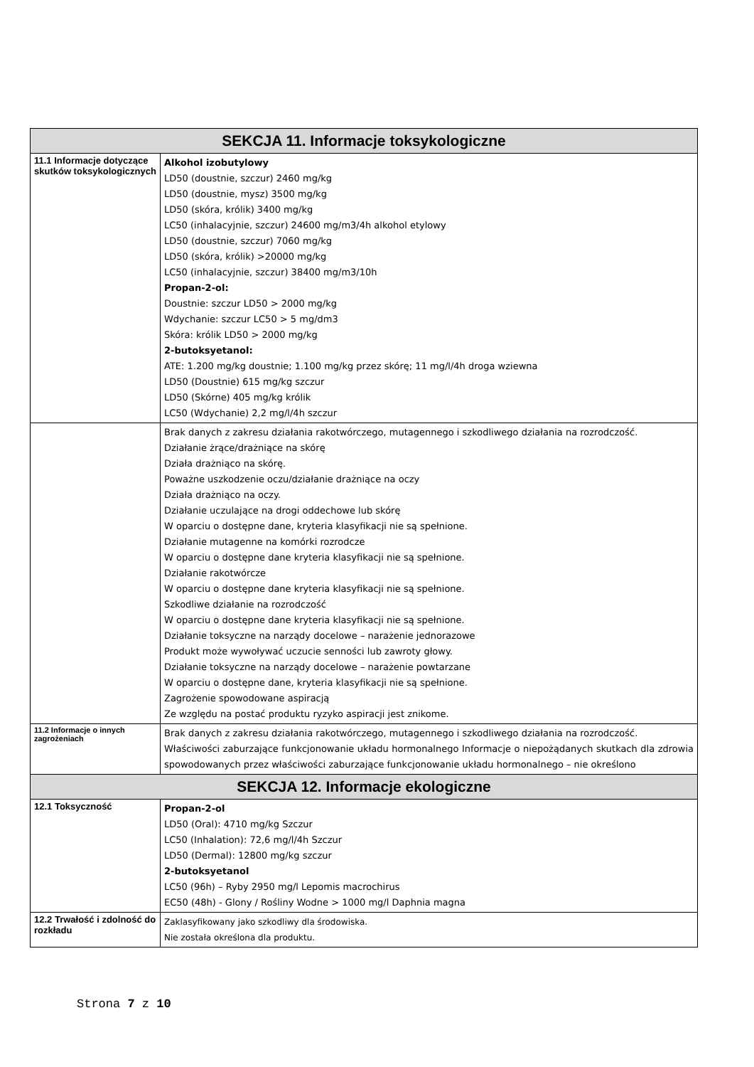| SEKCJA 11. Informacje toksykologiczne | |
| --- | --- |
| 11.1 Informacje dotyczące skutków toksykologicznych | Alkohol izobutylowy LD50 (doustnie, szczur) 2460 mg/kg LD50 (doustnie, mysz) 3500 mg/kg LD50 (skóra, królik) 3400 mg/kg LC50 (inhalacyjnie, szczur) 24600 mg/m3/4h alkohol etylowy LD50 (doustnie, szczur) 7060 mg/kg LD50 (skóra, królik) >20000 mg/kg LC50 (inhalacyjnie, szczur) 38400 mg/m3/10h Propan-2-ol: Doustnie: szczur LD50 > 2000 mg/kg Wdychanie: szczur LC50 > 5 mg/dm3 Skóra: królik LD50 > 2000 mg/kg 2-butoksyetanol: ATE: 1.200 mg/kg doustnie; 1.100 mg/kg przez skórę; 11 mg/l/4h droga wziewna LD50 (Doustnie) 615 mg/kg szczur LD50 (Skórne) 405 mg/kg królik LC50 (Wdychanie) 2,2 mg/l/4h szczur |
| | Brak danych z zakresu działania rakotwórczego, mutagennego i szkodliwego działania na rozrodczość. Działanie żrące/drażniące na skórę Działa drażniąco na skórę. Poważne uszkodzenie oczu/działanie drażniące na oczy Działa drażniąco na oczy. Działanie uczulające na drogi oddechowe lub skórę W oparciu o dostępne dane, kryteria klasyfikacji nie są spełnione. Działanie mutagenne na komórki rozrodcze W oparciu o dostępne dane kryteria klasyfikacji nie są spełnione. Działanie rakotwórcze W oparciu o dostępne dane kryteria klasyfikacji nie są spełnione. Szkodliwe działanie na rozrodczość W oparciu o dostępne dane kryteria klasyfikacji nie są spełnione. Działanie toksyczne na narządy docelowe – narażenie jednorazowe Produkt może wywoływać uczucie senności lub zawroty głowy. Działanie toksyczne na narządy docelowe – narażenie powtarzane W oparciu o dostępne dane, kryteria klasyfikacji nie są spełnione. Zagrożenie spowodowane aspiracją Ze względu na postać produktu ryzyko aspiracji jest znikome. |
| 11.2 Informacje o innych zagrożeniach | Brak danych z zakresu działania rakotwórczego, mutagennego i szkodliwego działania na rozrodczość. Właściwości zaburzające funkcjonowanie układu hormonalnego Informacje o niepożądanych skutkach dla zdrowia spowodowanych przez właściwości zaburzające funkcjonowanie układu hormonalnego – nie określono |
| SEKCJA 12. Informacje ekologiczne | |
| 12.1 Toksyczność | Propan-2-ol LD50 (Oral): 4710 mg/kg Szczur LC50 (Inhalation): 72,6 mg/l/4h Szczur LD50 (Dermal): 12800 mg/kg szczur 2-butoksyetanol LC50 (96h) – Ryby 2950 mg/l Lepomis macrochirus EC50 (48h) - Glony / Rośliny Wodne > 1000 mg/l Daphnia magna |
| 12.2 Trwałość i zdolność do rozkładu | Zaklasyfikowany jako szkodliwy dla środowiska. Nie została określona dla produktu. |
Strona 7 z 10